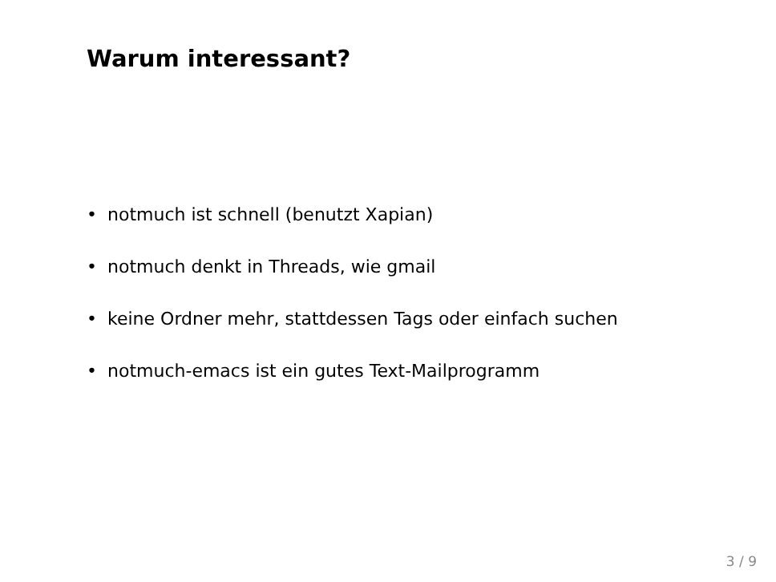Warum interessant?
• notmuch ist schnell (benutzt Xapian)
• notmuch denkt in Threads, wie gmail
• keine Ordner mehr, stattdessen Tags oder einfach suchen
• notmuch-emacs ist ein gutes Text-Mailprogramm
3 / 9